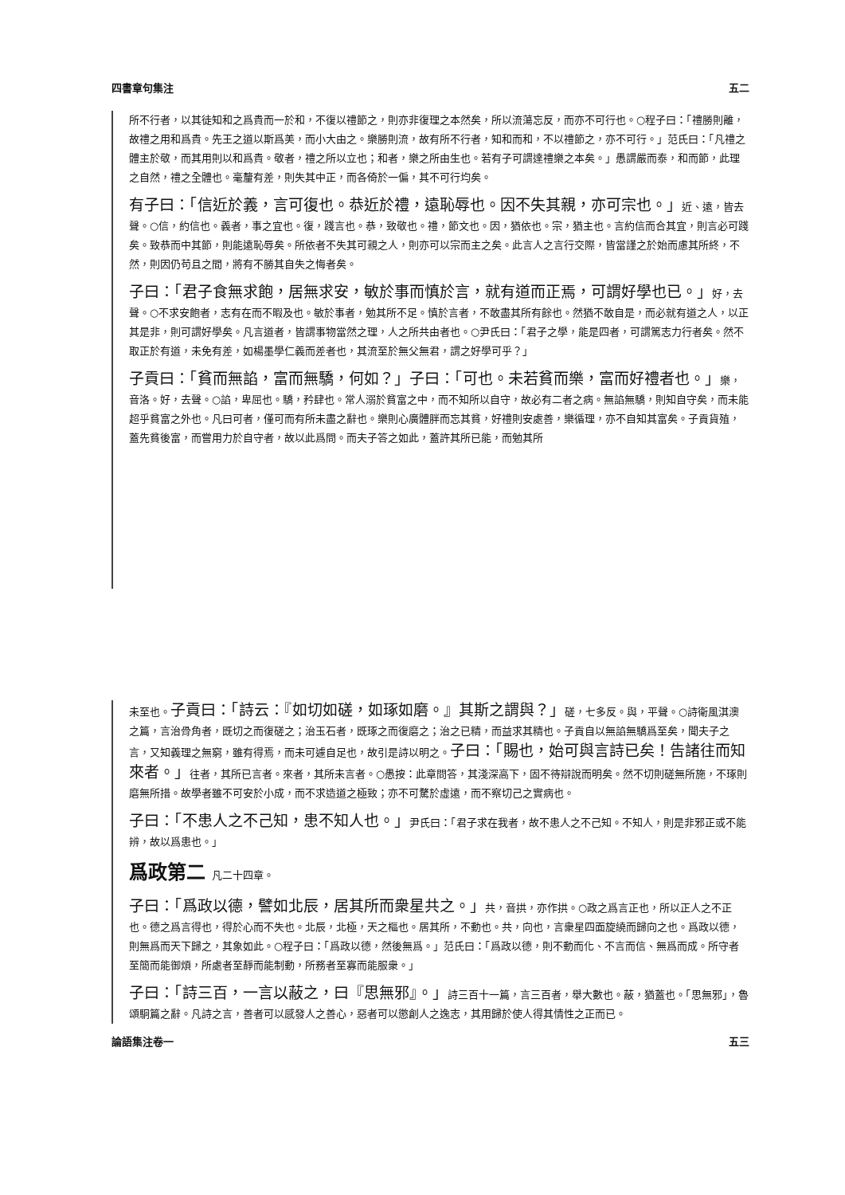四書章句集注 五二
所不行者，以其徒知和之爲貴而一於和，不復以禮節之，則亦非復理之本然矣，所以流蕩忘反，而亦不可行也。○程子曰：「禮勝則離，故禮之用和爲貴。先王之道以斯爲美，而小大由之。樂勝則流，故有所不行者，知和而和，不以禮節之，亦不可行。」范氏曰：「凡禮之體主於敬，而其用則以和爲貴。敬者，禮之所以立也；和者，樂之所由生也。若有子可謂達禮樂之本矣。」愚謂嚴而泰，和而節，此理之自然，禮之全體也。毫釐有差，則失其中正，而各倚於一偏，其不可行均矣。
有子曰：「信近於義，言可復也。恭近於禮，遠恥辱也。因不失其親，亦可宗也。」近、遠，皆去聲。○信，約信也。義者，事之宜也。復，踐言也。恭，致敬也。禮，節文也。因，猶依也。宗，猶主也。言約信而合其宜，則言必可踐矣。致恭而中其節，則能遠恥辱矣。所依者不失其可親之人，則亦可以宗而主之矣。此言人之言行交際，皆當謹之於始而慮其所終，不然，則因仍苟且之間，將有不勝其自失之悔者矣。
子曰：「君子食無求飽，居無求安，敏於事而慎於言，就有道而正焉，可謂好學也已。」好，去聲。○不求安飽者，志有在而不暇及也。敏於事者，勉其所不足。慎於言者，不敢盡其所有餘也。然猶不敢自是，而必就有道之人，以正其是非，則可謂好學矣。凡言道者，皆謂事物當然之理，人之所共由者也。○尹氏曰：「君子之學，能是四者，可謂篤志力行者矣。然不取正於有道，未免有差，如楊墨學仁義而差者也，其流至於無父無君，謂之好學可乎？」
子貢曰：「貧而無諂，富而無驕，何如？」子曰：「可也。未若貧而樂，富而好禮者也。」樂，音洛。好，去聲。○諂，卑屈也。驕，矜肆也。常人溺於貧富之中，而不知所以自守，故必有二者之病。無諂無驕，則知自守矣，而未能超乎貧富之外也。凡曰可者，僅可而有所未盡之辭也。樂則心廣體胖而忘其貧，好禮則安處善，樂循理，亦不自知其富矣。子貢貨殖，蓋先貧後富，而嘗用力於自守者，故以此爲問。而夫子答之如此，蓋許其所已能，而勉其所
未至也。子貢曰：「詩云：『如切如磋，如琢如磨。』其斯之謂與？」磋，七多反。與，平聲。○詩衛風淇澳之篇，言治骨角者，既切之而復磋之；治玉石者，既琢之而復磨之；治之已精，而益求其精也。子貢自以無諂無驕爲至矣，聞夫子之言，又知義理之無窮，雖有得焉，而未可遽自足也，故引是詩以明之。子曰：「賜也，始可與言詩已矣！告諸往而知來者。」往者，其所已言者。來者，其所未言者。○愚按：此章問答，其淺深高下，固不待辯說而明矣。然不切則磋無所施，不琢則磨無所措。故學者雖不可安於小成，而不求造道之極致；亦不可騖於虛遠，而不察切己之實病也。
子曰：「不患人之不己知，患不知人也。」尹氏曰：「君子求在我者，故不患人之不己知。不知人，則是非邪正或不能辨，故以爲患也。」
爲政第二 凡二十四章。
子曰：「爲政以德，譬如北辰，居其所而衆星共之。」共，音拱，亦作拱。○政之爲言正也，所以正人之不正也。德之爲言得也，得於心而不失也。北辰，北極，天之樞也。居其所，不動也。共，向也，言衆星四面旋繞而歸向之也。爲政以德，則無爲而天下歸之，其象如此。○程子曰：「爲政以德，然後無爲。」范氏曰：「爲政以德，則不動而化、不言而信、無爲而成。所守者至簡而能御煩，所處者至靜而能制動，所務者至寡而能服衆。」
子曰：「詩三百，一言以蔽之，曰『思無邪』。」詩三百十一篇，言三百者，舉大數也。蔽，猶蓋也。「思無邪」，魯頌駉篇之辭。凡詩之言，善者可以感發人之善心，惡者可以懲創人之逸志，其用歸於使人得其情性之正而已。
論語集注卷一 五三